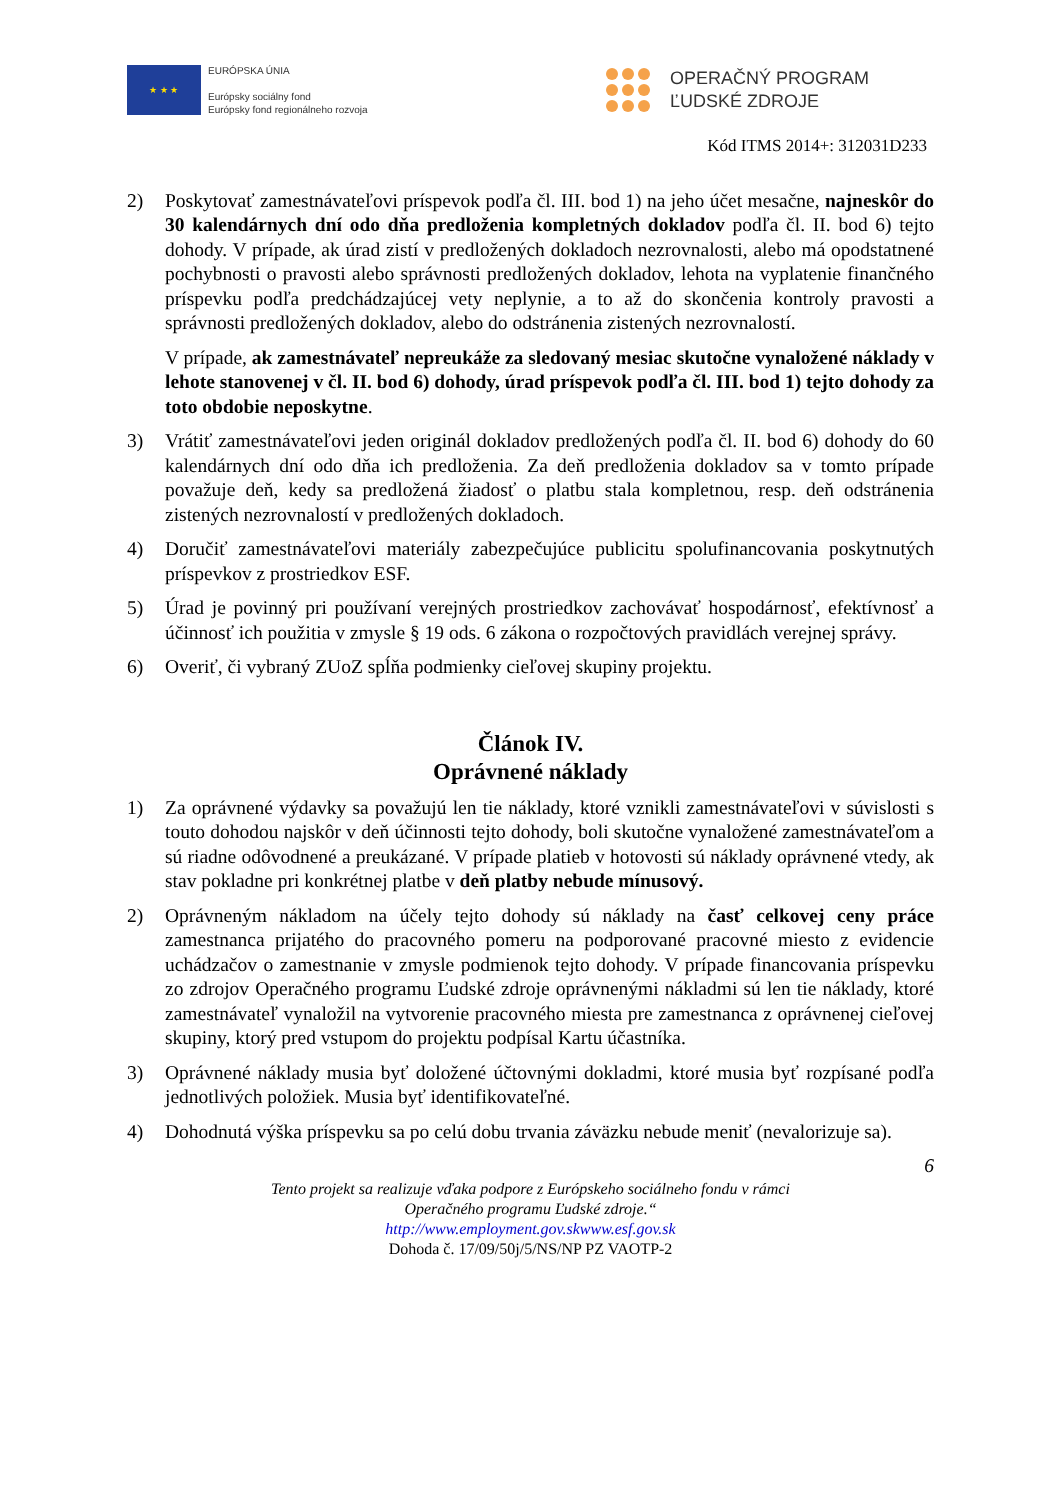★ ★ ★
EURÓPSKA ÚNIA
Európsky sociálny fond
Európsky fond regionálneho rozvoja
OPERAČNÝ PROGRAM
ĽUDSKÉ ZDROJE
Kód ITMS 2014+: 312031D233
2) Poskytovať zamestnávateľovi príspevok podľa čl. III. bod 1) na jeho účet mesačne, najneskôr do 30 kalendárnych dní odo dňa predloženia kompletných dokladov podľa čl. II. bod 6) tejto dohody. V prípade, ak úrad zistí v predložených dokladoch nezrovnalosti, alebo má opodstatnené pochybnosti o pravosti alebo správnosti predložených dokladov, lehota na vyplatenie finančného príspevku podľa predchádzajúcej vety neplynie, a to až do skončenia kontroly pravosti a správnosti predložených dokladov, alebo do odstránenia zistených nezrovnalostí.
V prípade, ak zamestnávateľ nepreukáže za sledovaný mesiac skutočne vynaložené náklady v lehote stanovenej v čl. II. bod 6) dohody, úrad príspevok podľa čl. III. bod 1) tejto dohody za toto obdobie neposkytne.
3) Vrátiť zamestnávateľovi jeden originál dokladov predložených podľa čl. II. bod 6) dohody do 60 kalendárnych dní odo dňa ich predloženia. Za deň predloženia dokladov sa v tomto prípade považuje deň, kedy sa predložená žiadosť o platbu stala kompletnou, resp. deň odstránenia zistených nezrovnalostí v predložených dokladoch.
4) Doručiť zamestnávateľovi materiály zabezpečujúce publicitu spolufinancovania poskytnutých príspevkov z prostriedkov ESF.
5) Úrad je povinný pri používaní verejných prostriedkov zachovávať hospodárnosť, efektívnosť a účinnosť ich použitia v zmysle § 19 ods. 6 zákona o rozpočtových pravidlách verejnej správy.
6) Overiť, či vybraný ZUoZ spĺňa podmienky cieľovej skupiny projektu.
Článok IV.
Oprávnené náklady
1) Za oprávnené výdavky sa považujú len tie náklady, ktoré vznikli zamestnávateľovi v súvislosti s touto dohodou najskôr v deň účinnosti tejto dohody, boli skutočne vynaložené zamestnávateľom a sú riadne odôvodnené a preukázané. V prípade platieb v hotovosti sú náklady oprávnené vtedy, ak stav pokladne pri konkrétnej platbe v deň platby nebude mínusový.
2) Oprávneným nákladom na účely tejto dohody sú náklady na časť celkovej ceny práce zamestnanca prijatého do pracovného pomeru na podporované pracovné miesto z evidencie uchádzačov o zamestnanie v zmysle podmienok tejto dohody. V prípade financovania príspevku zo zdrojov Operačného programu Ľudské zdroje oprávnenými nákladmi sú len tie náklady, ktoré zamestnávateľ vynaložil na vytvorenie pracovného miesta pre zamestnanca z oprávnenej cieľovej skupiny, ktorý pred vstupom do projektu podpísal Kartu účastníka.
3) Oprávnené náklady musia byť doložené účtovnými dokladmi, ktoré musia byť rozpísané podľa jednotlivých položiek. Musia byť identifikovateľné.
4) Dohodnutá výška príspevku sa po celú dobu trvania záväzku nebude meniť (nevalorizuje sa).
6
Tento projekt sa realizuje vďaka podpore z Európskeho sociálneho fondu v rámci
Operačného programu Ľudské zdroje.“
http://www.employment.gov.skwww.esf.gov.sk
Dohoda č. 17/09/50j/5/NS/NP PZ VAOTP-2